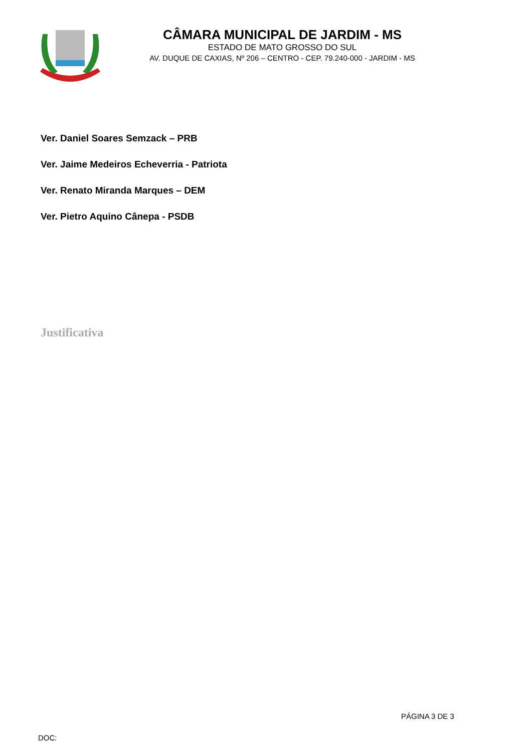CÂMARA MUNICIPAL DE JARDIM - MS
ESTADO DE MATO GROSSO DO SUL
AV. DUQUE DE CAXIAS, Nº 206 – CENTRO - CEP. 79.240-000 - JARDIM - MS
Ver. Daniel Soares Semzack – PRB
Ver. Jaime Medeiros Echeverria - Patriota
Ver. Renato Miranda Marques – DEM
Ver. Pietro Aquino Cânepa - PSDB
Justificativa
PÁGINA 3 DE 3
DOC: